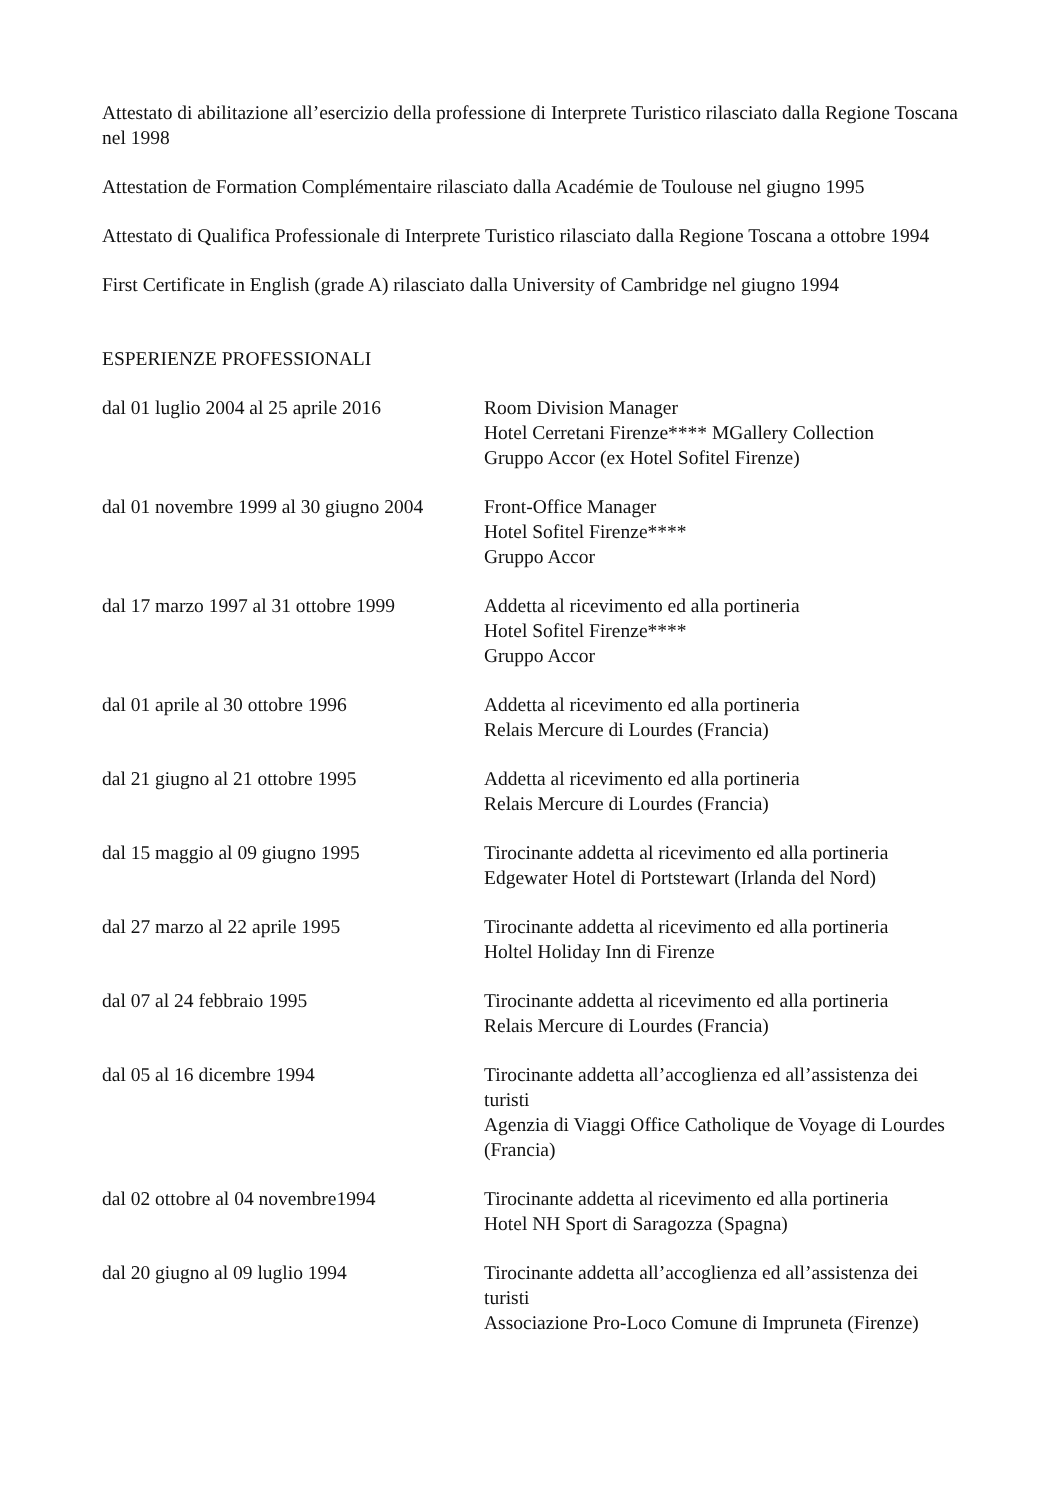Attestato di abilitazione all’esercizio della professione di Interprete Turistico rilasciato dalla Regione Toscana nel 1998
Attestation de Formation Complémentaire rilasciato dalla Académie de Toulouse nel giugno 1995
Attestato di Qualifica Professionale di Interprete Turistico rilasciato dalla Regione Toscana a ottobre 1994
First Certificate in English (grade A) rilasciato dalla University of Cambridge nel giugno 1994
ESPERIENZE PROFESSIONALI
dal 01 luglio 2004 al 25 aprile 2016
Room Division Manager
Hotel Cerretani Firenze**** MGallery Collection
Gruppo Accor (ex Hotel Sofitel Firenze)
dal 01 novembre 1999 al 30 giugno 2004
Front-Office Manager
Hotel Sofitel Firenze****
Gruppo Accor
dal 17 marzo 1997 al 31 ottobre 1999
Addetta al ricevimento ed alla portineria
Hotel Sofitel Firenze****
Gruppo Accor
dal 01 aprile al 30 ottobre 1996 Addetta al ricevimento ed alla portineria
Relais Mercure di Lourdes (Francia)
dal 21 giugno al 21 ottobre 1995 Addetta al ricevimento ed alla portineria
Relais Mercure di Lourdes (Francia)
dal 15 maggio al 09 giugno 1995 Tirocinante addetta al ricevimento ed alla portineria
Edgewater Hotel di Portstewart (Irlanda del Nord)
dal 27 marzo al 22 aprile 1995 Tirocinante addetta al ricevimento ed alla portineria
Holtel Holiday Inn di Firenze
dal 07 al 24 febbraio 1995 Tirocinante addetta al ricevimento ed alla portineria
Relais Mercure di Lourdes (Francia)
dal 05 al 16 dicembre 1994 Tirocinante addetta all’accoglienza ed all’assistenza dei turisti
Agenzia di Viaggi Office Catholique de Voyage di Lourdes (Francia)
dal 02 ottobre al 04 novembre1994
Tirocinante addetta al ricevimento ed alla portineria
Hotel NH Sport di Saragozza (Spagna)
dal 20 giugno al 09 luglio 1994 Tirocinante addetta all’accoglienza ed all’assistenza dei turisti
Associazione Pro-Loco Comune di Impruneta (Firenze)